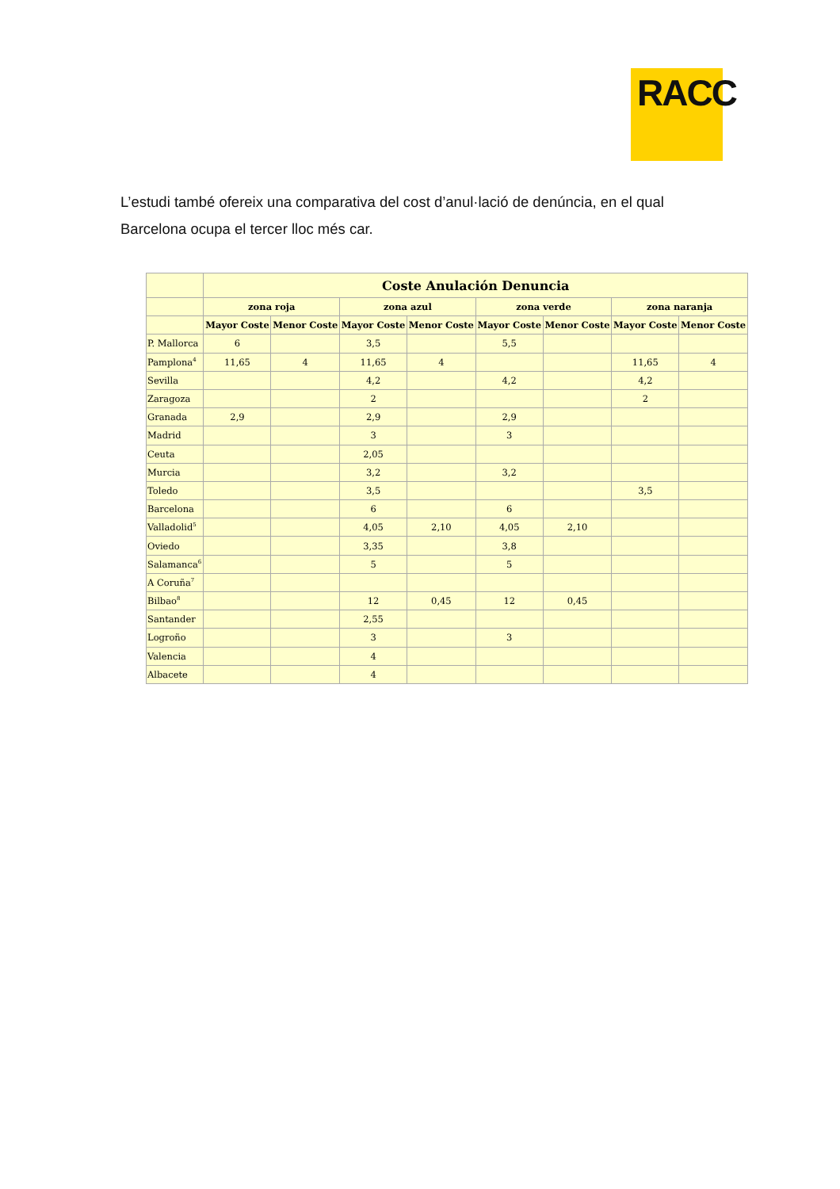RACC
L’estudi també ofereix una comparativa del cost d’anul·lació de denúncia, en el qual Barcelona ocupa el tercer lloc més car.
| | Coste Anulación Denuncia | | | | | | | |
| --- | --- | --- | --- | --- | --- | --- | --- | --- |
| | zona roja | | zona azul | | zona verde | | zona naranja | |
| | Mayor Coste | Menor Coste | Mayor Coste | Menor Coste | Mayor Coste | Menor Coste | Mayor Coste | Menor Coste |
| P. Mallorca | 6 | | 3,5 | | 5,5 | | | |
| Pamplona<sup>4</sup> | 11,65 | 4 | 11,65 | 4 | | | 11,65 | 4 |
| Sevilla | | | 4,2 | | 4,2 | | 4,2 | |
| Zaragoza | | | 2 | | | | 2 | |
| Granada | 2,9 | | 2,9 | | 2,9 | | | |
| Madrid | | | 3 | | 3 | | | |
| Ceuta | | | 2,05 | | | | | |
| Murcia | | | 3,2 | | 3,2 | | | |
| Toledo | | | 3,5 | | | | 3,5 | |
| Barcelona | | | 6 | | 6 | | | |
| Valladolid<sup>5</sup> | | | 4,05 | 2,10 | 4,05 | 2,10 | | |
| Oviedo | | | 3,35 | | 3,8 | | | |
| Salamanca<sup>6</sup> | | | 5 | | 5 | | | |
| A Coruña<sup>7</sup> | | | | | | | | |
| Bilbao<sup>8</sup> | | | 12 | 0,45 | 12 | 0,45 | | |
| Santander | | | 2,55 | | | | | |
| Logroño | | | 3 | | 3 | | | |
| Valencia | | | 4 | | | | | |
| Albacete | | | 4 | | | | | |